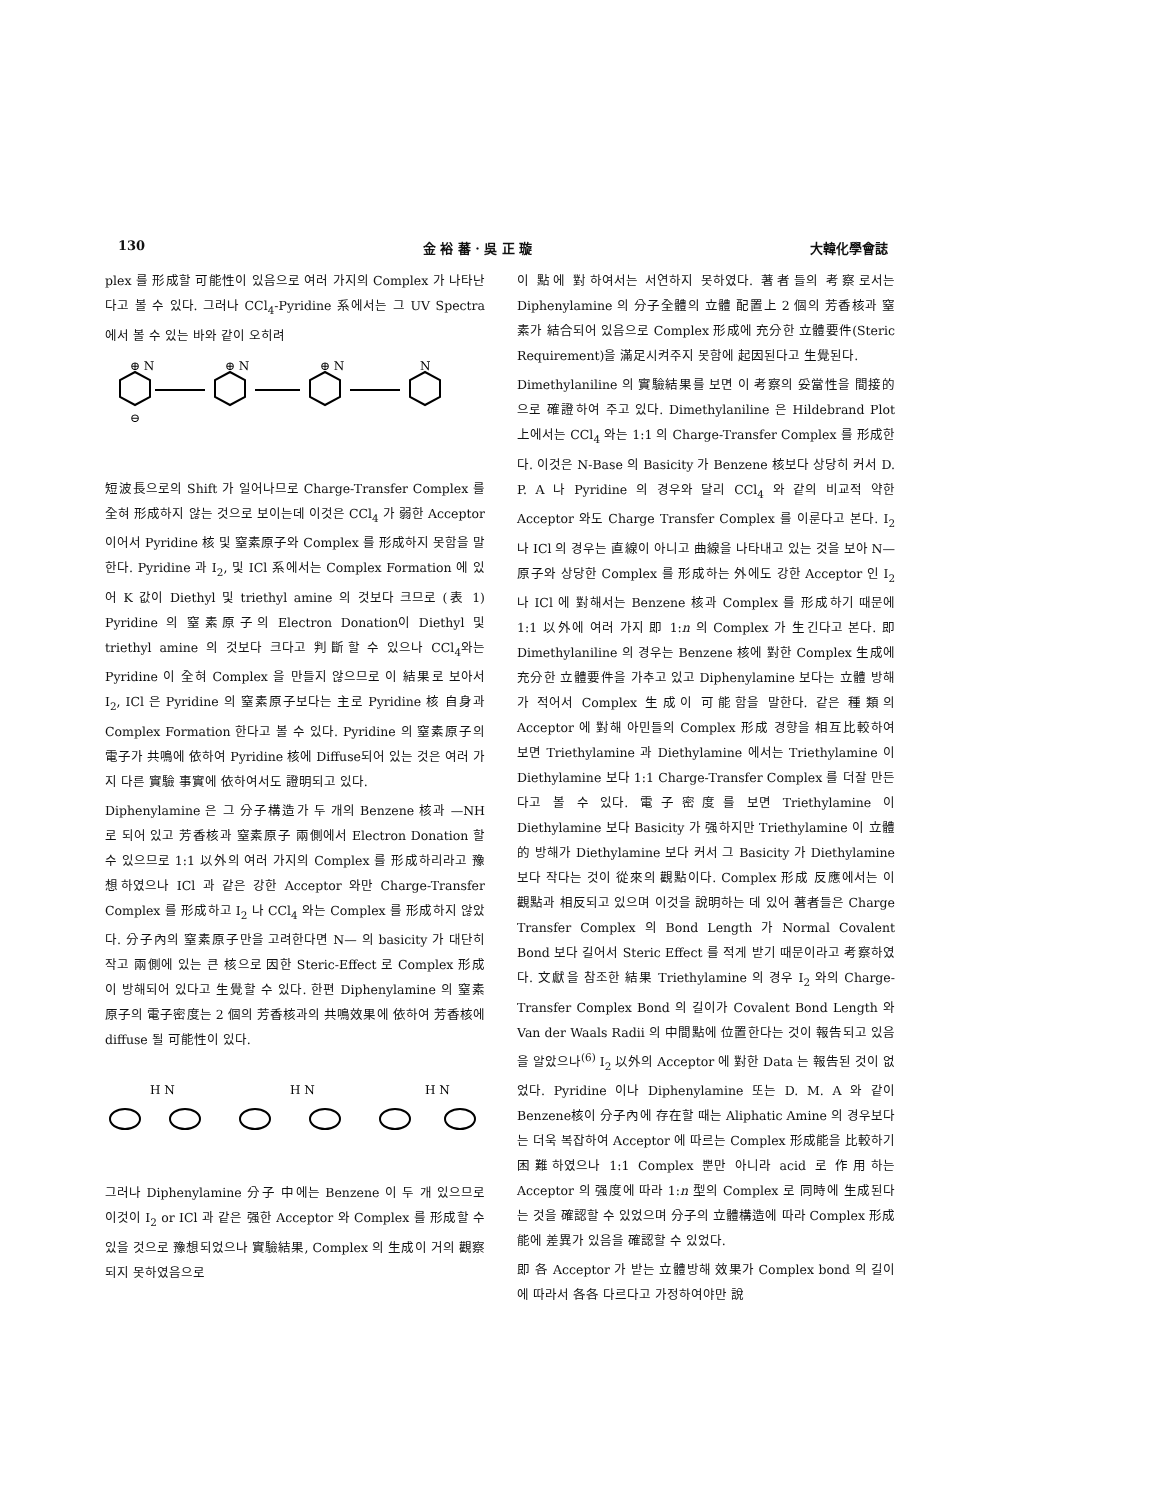130 金 裕 蕃 · 吳 正 璇 大韓化學會誌
plex 를 形成할 可能性이 있음으로 여러 가지의 Complex 가 나타난다고 볼 수 있다. 그러나 CCl<sub>4</sub>-Pyridine 系에서는 그 UV Spectra 에서 볼 수 있는 바와 같이 오히려
⊕ N
⊕ N
⊕ N
N
⊖
短波長으로의 Shift 가 일어나므로 Charge-Transfer Complex 를 全혀 形成하지 않는 것으로 보이는데 이것은 CCl<sub>4</sub> 가 弱한 Acceptor 이어서 Pyridine 核 및 窒素原子와 Complex 를 形成하지 못함을 말한다. Pyridine 과 I<sub>2</sub>, 및 ICl 系에서는 Complex Formation 에 있어 K 값이 Diethyl 및 triethyl amine 의 것보다 크므로 (表 1) Pyridine 의 窒素原子의 Electron Donation이 Diethyl 및 triethyl amine 의 것보다 크다고 判斷할 수 있으나 CCl<sub>4</sub>와는 Pyridine 이 全혀 Complex 을 만들지 않으므로 이 結果로 보아서 I<sub>2</sub>, ICl 은 Pyridine 의 窒素原子보다는 主로 Pyridine 核 自身과 Complex Formation 한다고 볼 수 있다. Pyridine 의 窒素原子의 電子가 共鳴에 依하여 Pyridine 核에 Diffuse되어 있는 것은 여러 가지 다른 實驗 事實에 依하여서도 證明되고 있다.
Diphenylamine 은 그 分子構造가 두 개의 Benzene 核과 —NH 로 되어 있고 芳香核과 窒素原子 兩側에서 Electron Donation 할 수 있으므로 1:1 以外의 여러 가지의 Complex 를 形成하리라고 豫想하였으나 ICl 과 같은 강한 Acceptor 와만 Charge-Transfer Complex 를 形成하고 I<sub>2</sub> 나 CCl<sub>4</sub> 와는 Complex 를 形成하지 않았다. 分子內의 窒素原子만을 고려한다면 N— 의 basicity 가 대단히 작고 兩側에 있는 큰 核으로 因한 Steric-Effect 로 Complex 形成이 방해되어 있다고 生覺할 수 있다. 한편 Diphenylamine 의 窒素原子의 電子密度는 2 個의 芳香核과의 共鳴效果에 依하여 芳香核에 diffuse 될 可能性이 있다.
H N
H N
H N
그러나 Diphenylamine 分子 中에는 Benzene 이 두 개 있으므로 이것이 I<sub>2</sub> or ICl 과 같은 强한 Acceptor 와 Complex 를 形成할 수 있을 것으로 豫想되었으나 實驗結果, Complex 의 生成이 거의 觀察되지 못하였음으로
이 點에 對하여서는 서연하지 못하였다. 著者들의 考察로서는 Diphenylamine 의 分子全體의 立體 配置上 2 個의 芳香核과 窒素가 結合되어 있음으로 Complex 形成에 充分한 立體要件(Steric Requirement)을 滿足시켜주지 못함에 起因된다고 生覺된다.
Dimethylaniline 의 實驗結果를 보면 이 考察의 妥當性을 間接的으로 確證하여 주고 있다. Dimethylaniline 은 Hildebrand Plot 上에서는 CCl<sub>4</sub> 와는 1:1 의 Charge-Transfer Complex 를 形成한다. 이것은 N-Base 의 Basicity 가 Benzene 核보다 상당히 커서 D. P. A 나 Pyridine 의 경우와 달리 CCl<sub>4</sub> 와 같의 비교적 약한 Acceptor 와도 Charge Transfer Complex 를 이룬다고 본다. I<sub>2</sub> 나 ICl 의 경우는 直線이 아니고 曲線을 나타내고 있는 것을 보아 N—原子와 상당한 Complex 를 形成하는 外에도 강한 Acceptor 인 I<sub>2</sub> 나 ICl 에 對해서는 Benzene 核과 Complex 를 形成하기 때문에 1:1 以外에 여러 가지 即 1:n 의 Complex 가 生긴다고 본다. 即 Dimethylaniline 의 경우는 Benzene 核에 對한 Complex 生成에 充分한 立體要件을 가추고 있고 Diphenylamine 보다는 立體 방해가 적어서 Complex 生成이 可能함을 말한다. 같은 種類의 Acceptor 에 對해 아민들의 Complex 形成 경향을 相互比較하여 보면 Triethylamine 과 Diethylamine 에서는 Triethylamine 이 Diethylamine 보다 1:1 Charge-Transfer Complex 를 더잘 만든다고 볼 수 있다. 電子密度를 보면 Triethylamine 이 Diethylamine 보다 Basicity 가 强하지만 Triethylamine 이 立體的 방해가 Diethylamine 보다 커서 그 Basicity 가 Diethylamine 보다 작다는 것이 從來의 觀點이다. Complex 形成 反應에서는 이 觀點과 相反되고 있으며 이것을 說明하는 데 있어 著者들은 Charge Transfer Complex 의 Bond Length 가 Normal Covalent Bond 보다 길어서 Steric Effect 를 적게 받기 때문이라고 考察하였다. 文獻을 참조한 結果 Triethylamine 의 경우 I<sub>2</sub> 와의 Charge-Transfer Complex Bond 의 길이가 Covalent Bond Length 와 Van der Waals Radii 의 中間點에 位置한다는 것이 報告되고 있음을 알았으나<sup>(6)</sup> I<sub>2</sub> 以外의 Acceptor 에 對한 Data 는 報告된 것이 없었다. Pyridine 이나 Diphenylamine 또는 D. M. A 와 같이 Benzene核이 分子內에 存在할 때는 Aliphatic Amine 의 경우보다는 더욱 복잡하여 Acceptor 에 따르는 Complex 形成能을 比較하기 困難하였으나 1:1 Complex 뿐만 아니라 acid 로 作用하는 Acceptor 의 强度에 따라 1:n 型의 Complex 로 同時에 生成된다는 것을 確認할 수 있었으며 分子의 立體構造에 따라 Complex 形成能에 差異가 있음을 確認할 수 있었다.
即 各 Acceptor 가 받는 立體방해 效果가 Complex bond 의 길이에 따라서 各各 다르다고 가정하여야만 說